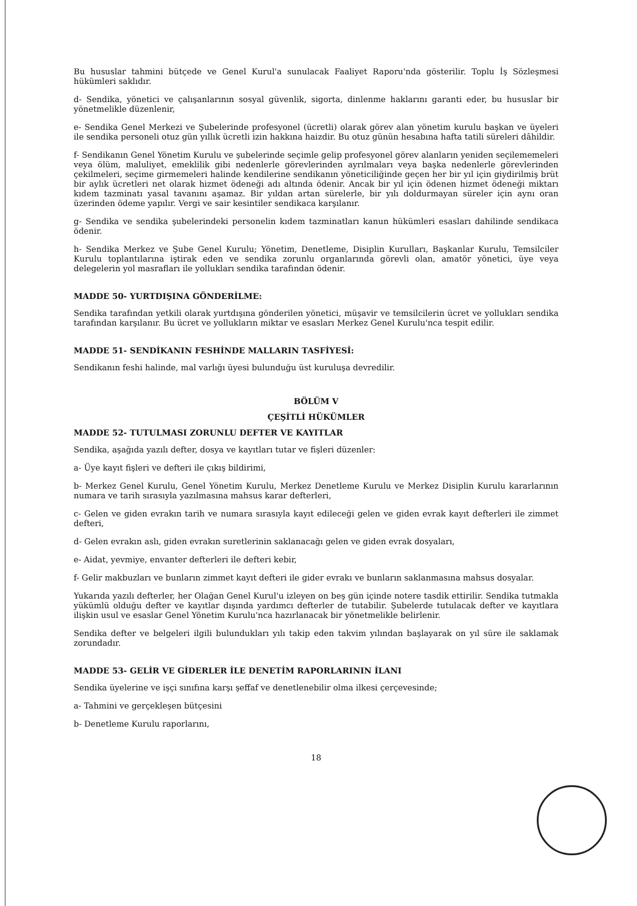Bu hususlar tahmini bütçede ve Genel Kurul'a sunulacak Faaliyet Raporu'nda gösterilir. Toplu İş Sözleşmesi hükümleri saklıdır.
d- Sendika, yönetici ve çalışanlarının sosyal güvenlik, sigorta, dinlenme haklarını garanti eder, bu hususlar bir yönetmelikle düzenlenir,
e- Sendika Genel Merkezi ve Şubelerinde profesyonel (ücretli) olarak görev alan yönetim kurulu başkan ve üyeleri ile sendika personeli otuz gün yıllık ücretli izin hakkına haizdir. Bu otuz günün hesabına hafta tatili süreleri dâhildir.
f- Sendikanın Genel Yönetim Kurulu ve şubelerinde seçimle gelip profesyonel görev alanların yeniden seçilememeleri veya ölüm, maluliyet, emeklilik gibi nedenlerle görevlerinden ayrılmaları veya başka nedenlerle görevlerinden çekilmeleri, seçime girmemeleri halinde kendilerine sendikanın yöneticiliğinde geçen her bir yıl için giydirilmiş brüt bir aylık ücretleri net olarak hizmet ödeneği adı altında ödenir. Ancak bir yıl için ödenen hizmet ödeneği miktarı kıdem tazminatı yasal tavanını aşamaz. Bir yıldan artan sürelerle, bir yılı doldurmayan süreler için aynı oran üzerinden ödeme yapılır. Vergi ve sair kesintiler sendikaca karşılanır.
g- Sendika ve sendika şubelerindeki personelin kıdem tazminatları kanun hükümleri esasları dahilinde sendikaca ödenir.
h- Sendika Merkez ve Şube Genel Kurulu; Yönetim, Denetleme, Disiplin Kurulları, Başkanlar Kurulu, Temsilciler Kurulu toplantılarına iştirak eden ve sendika zorunlu organlarında görevli olan, amatör yönetici, üye veya delegelerin yol masrafları ile yollukları sendika tarafından ödenir.
MADDE 50- YURTDIŞINA GÖNDERİLME:
Sendika tarafından yetkili olarak yurtdışına gönderilen yönetici, müşavir ve temsilcilerin ücret ve yollukları sendika tarafından karşılanır. Bu ücret ve yollukların miktar ve esasları Merkez Genel Kurulu'nca tespit edilir.
MADDE 51- SENDİKANIN FESHİNDE MALLARIN TASFİYESİ:
Sendikanın feshi halinde, mal varlığı üyesi bulunduğu üst kuruluşa devredilir.
BÖLÜM V
ÇEŞİTLİ HÜKÜMLER
MADDE 52- TUTULMASI ZORUNLU DEFTER VE KAYITLAR
Sendika, aşağıda yazılı defter, dosya ve kayıtları tutar ve fişleri düzenler:
a- Üye kayıt fişleri ve defteri ile çıkış bildirimi,
b- Merkez Genel Kurulu, Genel Yönetim Kurulu, Merkez Denetleme Kurulu ve Merkez Disiplin Kurulu kararlarının numara ve tarih sırasıyla yazılmasına mahsus karar defterleri,
c- Gelen ve giden evrakın tarih ve numara sırasıyla kayıt edileceği gelen ve giden evrak kayıt defterleri ile zimmet defteri,
d- Gelen evrakın aslı, giden evrakın suretlerinin saklanacağı gelen ve giden evrak dosyaları,
e- Aidat, yevmiye, envanter defterleri ile defteri kebir,
f- Gelir makbuzları ve bunların zimmet kayıt defteri ile gider evrakı ve bunların saklanmasına mahsus dosyalar.
Yukarıda yazılı defterler, her Olağan Genel Kurul'u izleyen on beş gün içinde notere tasdik ettirilir. Sendika tutmakla yükümlü olduğu defter ve kayıtlar dışında yardımcı defterler de tutabilir. Şubelerde tutulacak defter ve kayıtlara ilişkin usul ve esaslar Genel Yönetim Kurulu'nca hazırlanacak bir yönetmelikle belirlenir.
Sendika defter ve belgeleri ilgili bulundukları yılı takip eden takvim yılından başlayarak on yıl süre ile saklamak zorundadır.
MADDE 53- GELİR VE GİDERLER İLE DENETİM RAPORLARININ İLANI
Sendika üyelerine ve işçi sınıfına karşı şeffaf ve denetlenebilir olma ilkesi çerçevesinde;
a- Tahmini ve gerçekleşen bütçesini
b- Denetleme Kurulu raporlarını,
18